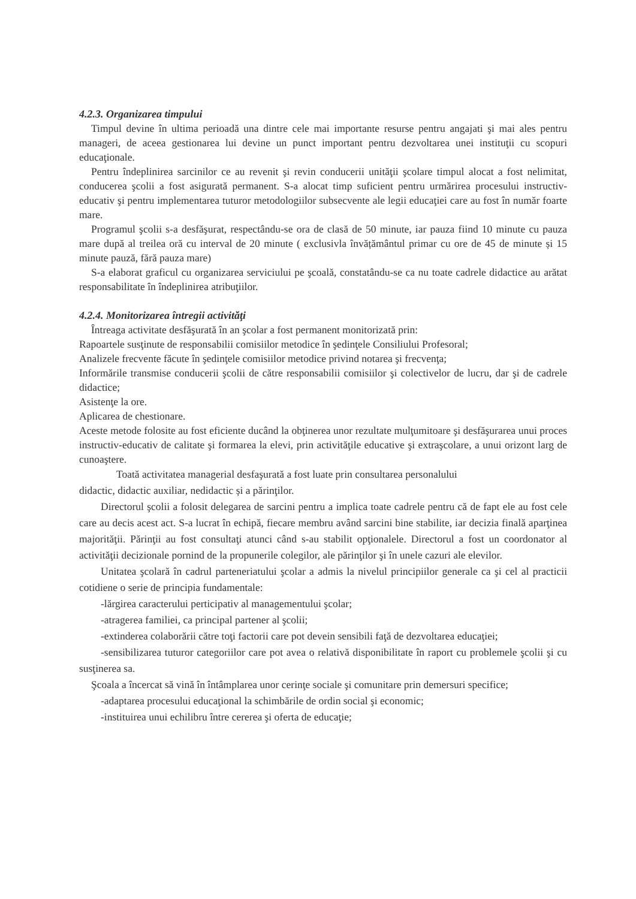4.2.3. Organizarea timpului
Timpul devine în ultima perioadă una dintre cele mai importante resurse pentru angajati şi mai ales pentru manageri, de aceea gestionarea lui devine un punct important pentru dezvoltarea unei instituţii cu scopuri educaţionale.
Pentru îndeplinirea sarcinilor ce au revenit şi revin conducerii unităţii şcolare timpul alocat a fost nelimitat, conducerea şcolii a fost asigurată permanent. S-a alocat timp suficient pentru urmărirea procesului instructiv-educativ şi pentru implementarea tuturor metodologiilor subsecvente ale legii educaţiei care au fost în număr foarte mare.
Programul şcolii s-a desfăşurat, respectându-se ora de clasă de 50 minute, iar pauza fiind 10 minute cu pauza mare după al treilea oră cu interval de 20 minute ( exclusivla învățământul primar cu ore de 45 de minute și 15 minute pauză, fără pauza mare)
S-a elaborat graficul cu organizarea serviciului pe şcoală, constatându-se ca nu toate cadrele didactice au arătat responsabilitate în îndeplinirea atribuţiilor.
4.2.4. Monitorizarea întregii activităţi
Întreaga activitate desfăşurată în an şcolar a fost permanent monitorizată prin:
Rapoartele susţinute de responsabilii comisiilor metodice în şedinţele Consiliului Profesoral;
Analizele frecvente făcute în şedinţele comisiilor metodice privind notarea şi frecvenţa;
Informările transmise conducerii şcolii de către responsabilii comisiilor şi colectivelor de lucru, dar şi de cadrele didactice;
Asistenţe la ore.
Aplicarea de chestionare.
Aceste metode folosite au fost eficiente ducând la obţinerea unor rezultate mulţumitoare şi desfăşurarea unui proces instructiv-educativ de calitate şi formarea la elevi, prin activităţile educative şi extraşcolare, a unui orizont larg de cunoaştere.
Toată activitatea managerial desfaşurată a fost luate prin consultarea personalului
didactic, didactic auxiliar, nedidactic și a părinţilor.
Directorul şcolii a folosit delegarea de sarcini pentru a implica toate cadrele pentru că de fapt ele au fost cele care au decis acest act. S-a lucrat în echipă, fiecare membru având sarcini bine stabilite, iar decizia finală aparţinea majorităţii. Părinţii au fost consultaţi atunci când s-au stabilit opţionalele. Directorul a fost un coordonator al activităţii decizionale pornind de la propunerile colegilor, ale părinţilor şi în unele cazuri ale elevilor.
Unitatea şcolară în cadrul parteneriatului şcolar a admis la nivelul principiilor generale ca şi cel al practicii cotidiene o serie de principia fundamentale:
-lărgirea caracterului perticipativ al managementului şcolar;
-atragerea familiei, ca principal partener al şcolii;
-extinderea colaborării către toţi factorii care pot devein sensibili faţă de dezvoltarea educaţiei;
-sensibilizarea tuturor categoriilor care pot avea o relativă disponibilitate în raport cu problemele şcolii şi cu susţinerea sa.
Şcoala a încercat să vină în întâmplarea unor cerinţe sociale şi comunitare prin demersuri specifice;
-adaptarea procesului educaţional la schimbările de ordin social şi economic;
-instituirea unui echilibru între cererea şi oferta de educaţie;